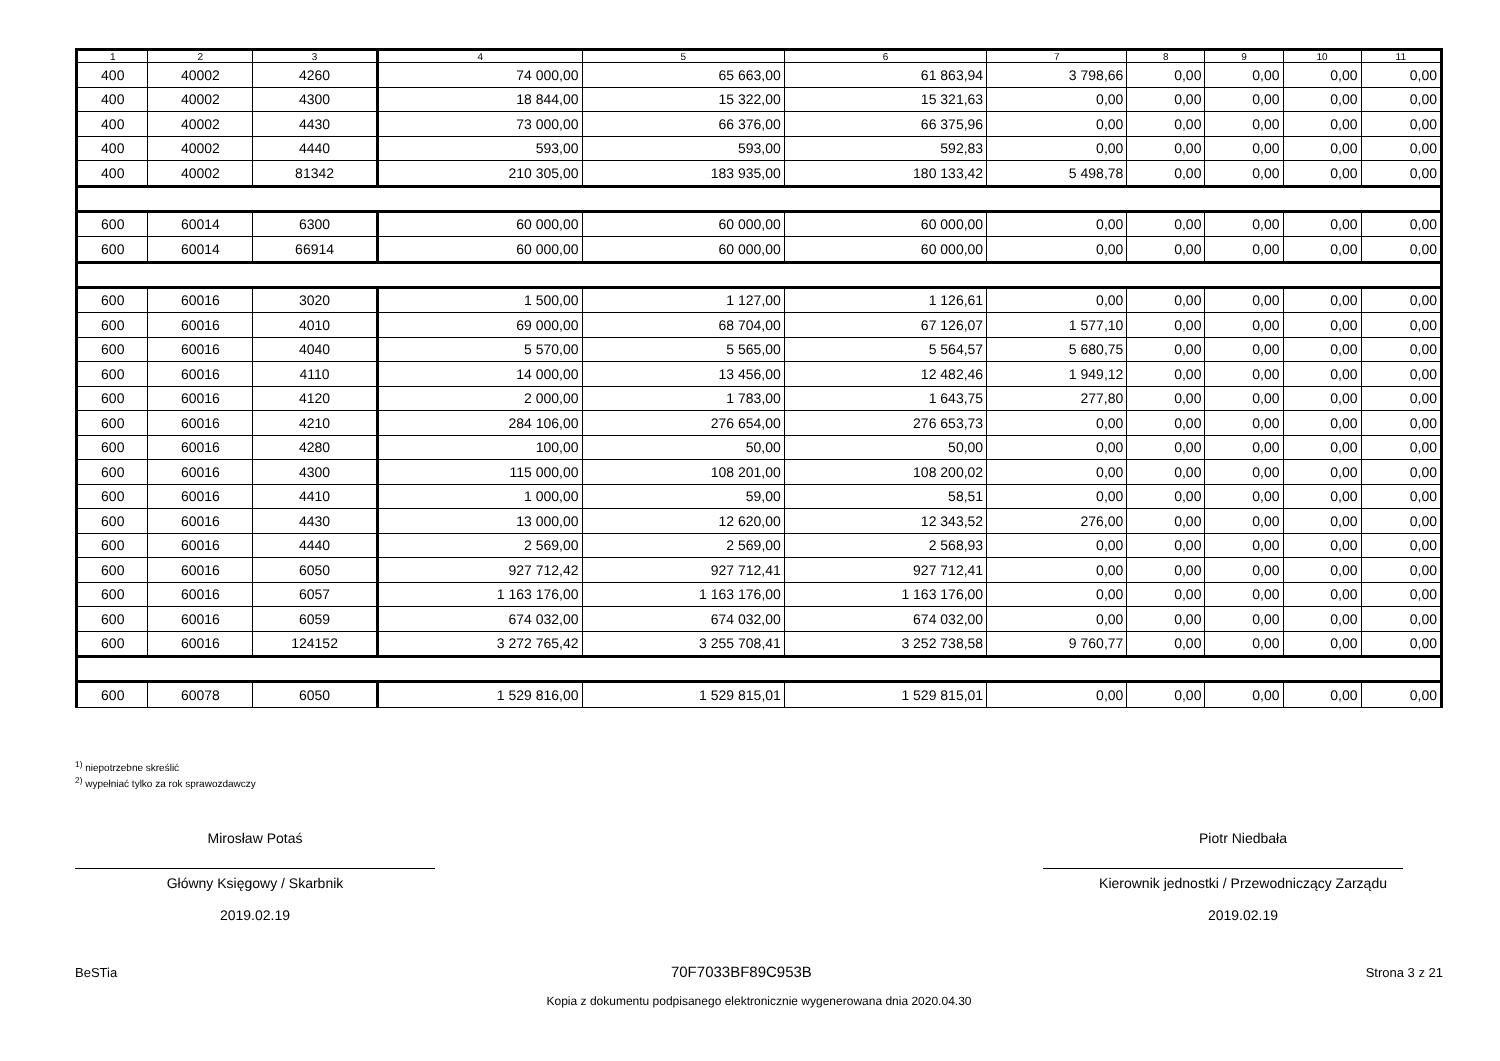| 1 | 2 | 3 | 4 | 5 | 6 | 7 | 8 | 9 | 10 | 11 |
| --- | --- | --- | --- | --- | --- | --- | --- | --- | --- | --- |
| 400 | 40002 | 4260 | 74 000,00 | 65 663,00 | 61 863,94 | 3 798,66 | 0,00 | 0,00 | 0,00 | 0,00 |
| 400 | 40002 | 4300 | 18 844,00 | 15 322,00 | 15 321,63 | 0,00 | 0,00 | 0,00 | 0,00 | 0,00 |
| 400 | 40002 | 4430 | 73 000,00 | 66 376,00 | 66 375,96 | 0,00 | 0,00 | 0,00 | 0,00 | 0,00 |
| 400 | 40002 | 4440 | 593,00 | 593,00 | 592,83 | 0,00 | 0,00 | 0,00 | 0,00 | 0,00 |
| 400 | 40002 | 81342 | 210 305,00 | 183 935,00 | 180 133,42 | 5 498,78 | 0,00 | 0,00 | 0,00 | 0,00 |
| 600 | 60014 | 6300 | 60 000,00 | 60 000,00 | 60 000,00 | 0,00 | 0,00 | 0,00 | 0,00 | 0,00 |
| 600 | 60014 | 66914 | 60 000,00 | 60 000,00 | 60 000,00 | 0,00 | 0,00 | 0,00 | 0,00 | 0,00 |
| 600 | 60016 | 3020 | 1 500,00 | 1 127,00 | 1 126,61 | 0,00 | 0,00 | 0,00 | 0,00 | 0,00 |
| 600 | 60016 | 4010 | 69 000,00 | 68 704,00 | 67 126,07 | 1 577,10 | 0,00 | 0,00 | 0,00 | 0,00 |
| 600 | 60016 | 4040 | 5 570,00 | 5 565,00 | 5 564,57 | 5 680,75 | 0,00 | 0,00 | 0,00 | 0,00 |
| 600 | 60016 | 4110 | 14 000,00 | 13 456,00 | 12 482,46 | 1 949,12 | 0,00 | 0,00 | 0,00 | 0,00 |
| 600 | 60016 | 4120 | 2 000,00 | 1 783,00 | 1 643,75 | 277,80 | 0,00 | 0,00 | 0,00 | 0,00 |
| 600 | 60016 | 4210 | 284 106,00 | 276 654,00 | 276 653,73 | 0,00 | 0,00 | 0,00 | 0,00 | 0,00 |
| 600 | 60016 | 4280 | 100,00 | 50,00 | 50,00 | 0,00 | 0,00 | 0,00 | 0,00 | 0,00 |
| 600 | 60016 | 4300 | 115 000,00 | 108 201,00 | 108 200,02 | 0,00 | 0,00 | 0,00 | 0,00 | 0,00 |
| 600 | 60016 | 4410 | 1 000,00 | 59,00 | 58,51 | 0,00 | 0,00 | 0,00 | 0,00 | 0,00 |
| 600 | 60016 | 4430 | 13 000,00 | 12 620,00 | 12 343,52 | 276,00 | 0,00 | 0,00 | 0,00 | 0,00 |
| 600 | 60016 | 4440 | 2 569,00 | 2 569,00 | 2 568,93 | 0,00 | 0,00 | 0,00 | 0,00 | 0,00 |
| 600 | 60016 | 6050 | 927 712,42 | 927 712,41 | 927 712,41 | 0,00 | 0,00 | 0,00 | 0,00 | 0,00 |
| 600 | 60016 | 6057 | 1 163 176,00 | 1 163 176,00 | 1 163 176,00 | 0,00 | 0,00 | 0,00 | 0,00 | 0,00 |
| 600 | 60016 | 6059 | 674 032,00 | 674 032,00 | 674 032,00 | 0,00 | 0,00 | 0,00 | 0,00 | 0,00 |
| 600 | 60016 | 124152 | 3 272 765,42 | 3 255 708,41 | 3 252 738,58 | 9 760,77 | 0,00 | 0,00 | 0,00 | 0,00 |
| 600 | 60078 | 6050 | 1 529 816,00 | 1 529 815,01 | 1 529 815,01 | 0,00 | 0,00 | 0,00 | 0,00 | 0,00 |
<sup>1)</sup> niepotrzebne skreślić
<sup>2)</sup> wypełniać tylko za rok sprawozdawczy
Mirosław Potaś
Główny Księgowy / Skarbnik
2019.02.19
Piotr Niedbała
Kierownik jednostki / Przewodniczący Zarządu
2019.02.19
BeSTia 70F7033BF89C953B Strona 3 z 21
Kopia z dokumentu podpisanego elektronicznie wygenerowana dnia 2020.04.30